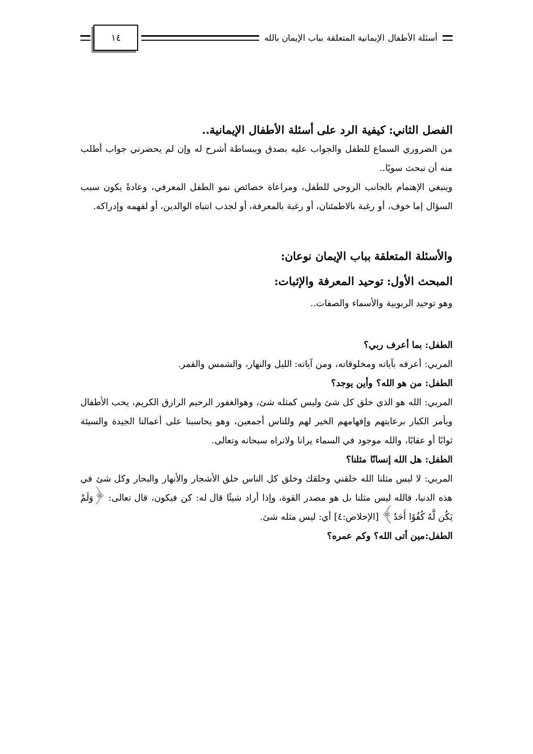أسئلة الأطفال الإيمانية المتعلقة بباب الإيمان بالله
١٤
الفصل الثاني: كيفية الرد على أسئلة الأطفال الإيمانية..
من الضروري السماع للطفل والجواب عليه بصدق وببساطة أشرح له وإن لم يحضرني جواب أطلب منه أن نبحث سويًا..
وينبغي الإهتمام بالجانب الروحي للطفل، ومراعاة خصائص نمو الطفل المعرفي، وعادةً يكون سبب السؤال إما خوف، أو رغبة بالاطمئنان، أو رغبة بالمعرفة، أو لجذب انتباه الوالدين، أو لفهمه وإدراكه.
والأسئلة المتعلقة بباب الإيمان نوعان:
المبحث الأول: توحيد المعرفة والإثبات:
وهو توحيد الربوبية والأسماء والصفات..
الطفل: بما أعرف ربي؟
المربي: أعرفه بآياته ومخلوقاته، ومن آياته: الليل والنهار، والشمس والقمر.
الطفل: من هو الله؟ وأين يوجد؟
المربي: الله هو الذي خلق كل شئ وليس كمثله شئ، وهوالغفور الرحيم الرازق الكريم، يحب الأطفال ويأمر الكبار برعايتهم وإفهامهم الخير لهم وللناس أجمعين، وهو يحاسبنا على أعمالنا الجيدة والسيئة ثوابًا أو عقابًا، والله موجود في السماء يرانا ولانراه سبحانه وتعالى.
الطفل: هل الله إنسانًا مثلنا؟
المربي: لا ليس مثلنا الله خلقني وخلقك وخلق كل الناس خلق الأشجار والأنهار والبحار وكل شئ في هذه الدنيا، فالله ليس مثلنا بل هو مصدر القوة، وإذا أراد شيئًا قال له: كن فيكون، قال تعالى: ﴿وَلَمْ يَكُن لَّهُ كُفُوًا أَحَدٌ﴾ [الإخلاص:٤] أي: ليس مثله شئ.
الطفل:مين أتى الله؟ وكم عمره؟